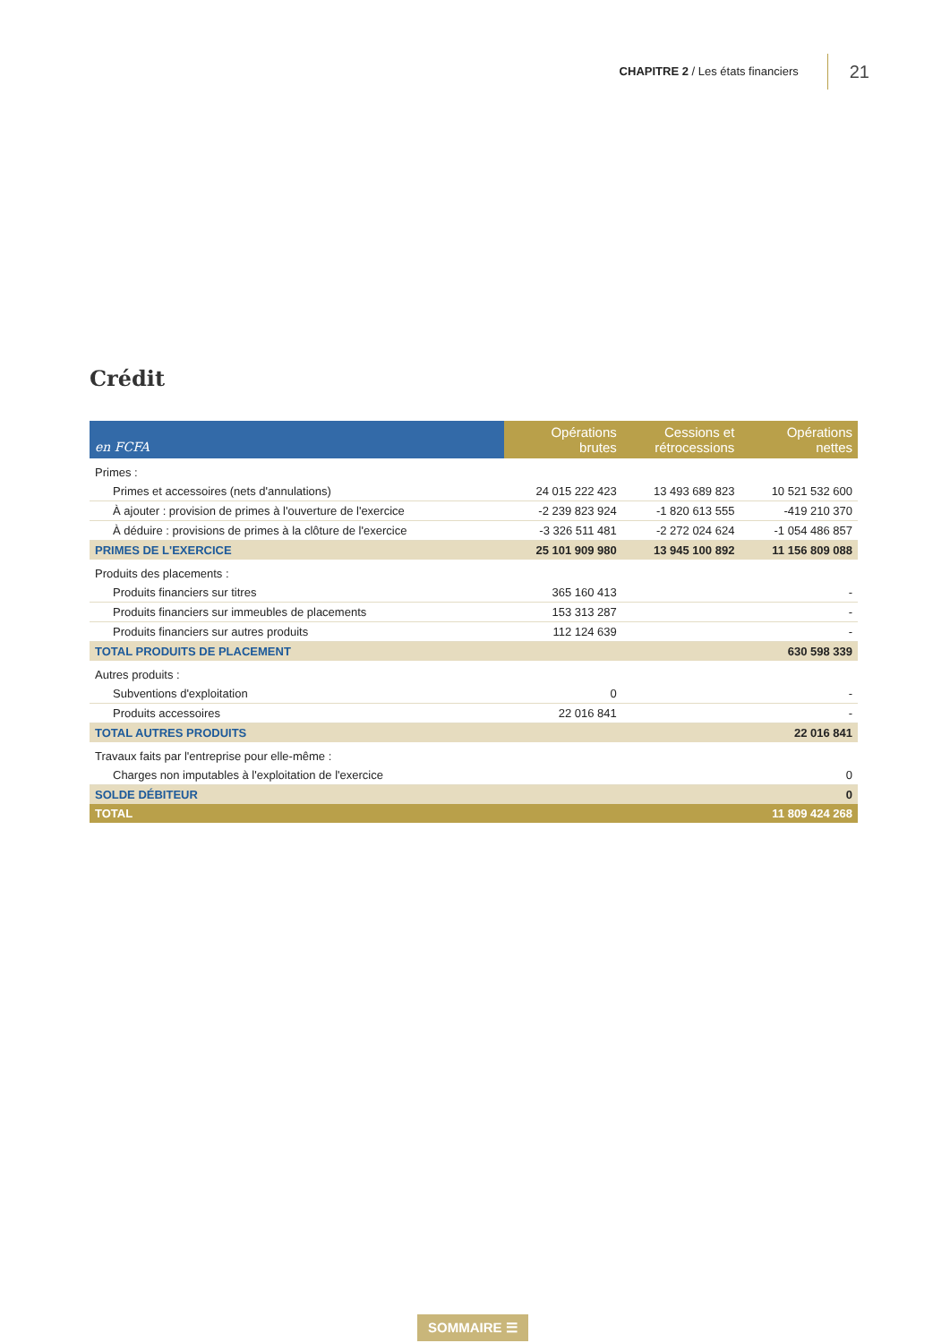CHAPITRE 2 / Les états financiers
21
Crédit
| en FCFA | Opérations brutes | Cessions et rétrocessions | Opérations nettes |
| --- | --- | --- | --- |
| Primes : | | | |
| Primes et accessoires (nets d'annulations) | 24 015 222 423 | 13 493 689 823 | 10 521 532 600 |
| À ajouter : provision de primes à l'ouverture de l'exercice | -2 239 823 924 | -1 820 613 555 | -419 210 370 |
| À déduire : provisions de primes à la clôture de l'exercice | -3 326 511 481 | -2 272 024 624 | -1 054 486 857 |
| PRIMES DE L'EXERCICE | 25 101 909 980 | 13 945 100 892 | 11 156 809 088 |
| Produits des placements : | | | |
| Produits financiers sur titres | 365 160 413 | | - |
| Produits financiers sur immeubles de placements | 153 313 287 | | - |
| Produits financiers sur autres produits | 112 124 639 | | - |
| TOTAL PRODUITS DE PLACEMENT | | | 630 598 339 |
| Autres produits : | | | |
| Subventions d'exploitation | 0 | | - |
| Produits accessoires | 22 016 841 | | - |
| TOTAL AUTRES PRODUITS | | | 22 016 841 |
| Travaux faits par l'entreprise pour elle-même : | | | |
| Charges non imputables à l'exploitation de l'exercice | | | 0 |
| SOLDE DÉBITEUR | | | 0 |
| TOTAL | | | 11 809 424 268 |
SOMMAIRE ☰